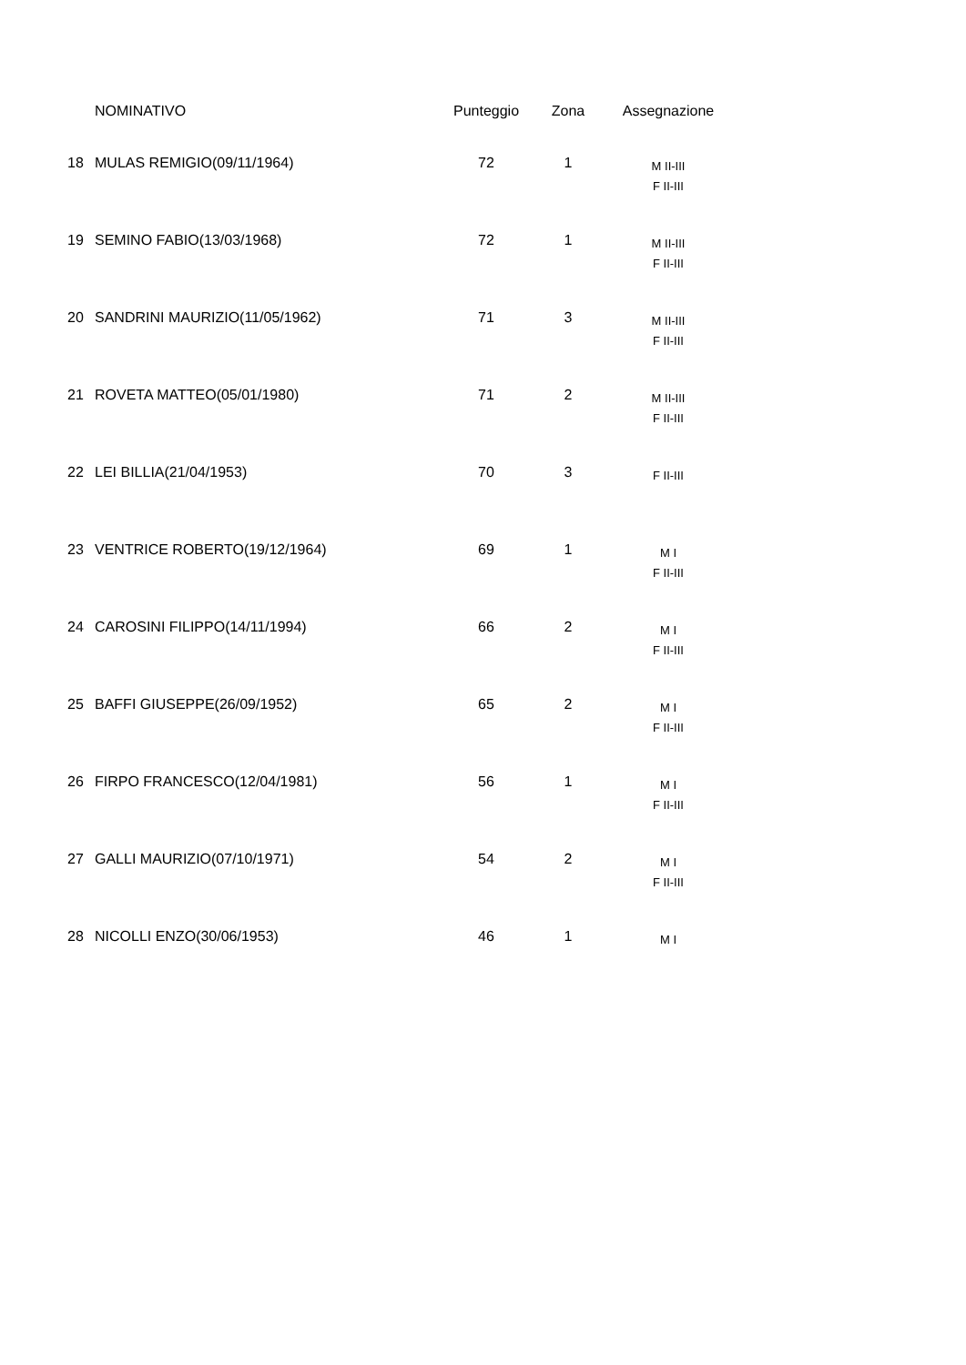| | NOMINATIVO | Punteggio | Zona | Assegnazione |
| --- | --- | --- | --- | --- |
| 18 | MULAS REMIGIO(09/11/1964) | 72 | 1 | M II-III F II-III |
| 19 | SEMINO FABIO(13/03/1968) | 72 | 1 | M II-III F II-III |
| 20 | SANDRINI MAURIZIO(11/05/1962) | 71 | 3 | M II-III F II-III |
| 21 | ROVETA MATTEO(05/01/1980) | 71 | 2 | M II-III F II-III |
| 22 | LEI BILLIA(21/04/1953) | 70 | 3 | F II-III |
| 23 | VENTRICE ROBERTO(19/12/1964) | 69 | 1 | M I F II-III |
| 24 | CAROSINI FILIPPO(14/11/1994) | 66 | 2 | M I F II-III |
| 25 | BAFFI GIUSEPPE(26/09/1952) | 65 | 2 | M I F II-III |
| 26 | FIRPO FRANCESCO(12/04/1981) | 56 | 1 | M I F II-III |
| 27 | GALLI MAURIZIO(07/10/1971) | 54 | 2 | M I F II-III |
| 28 | NICOLLI ENZO(30/06/1953) | 46 | 1 | M I |